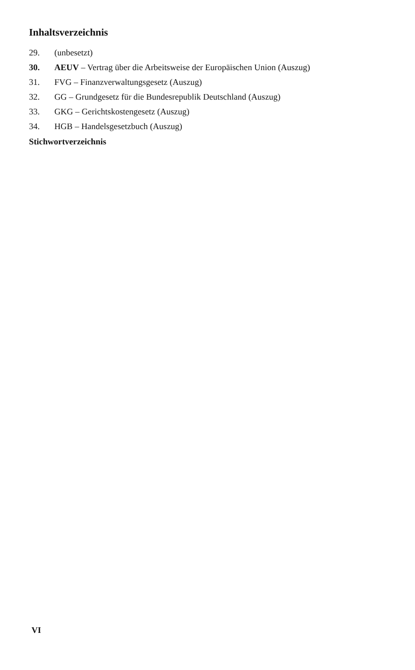Inhaltsverzeichnis
29. (unbesetzt)
30. AEUV – Vertrag über die Arbeitsweise der Europäischen Union (Auszug)
31. FVG – Finanzverwaltungsgesetz (Auszug)
32. GG – Grundgesetz für die Bundesrepublik Deutschland (Auszug)
33. GKG – Gerichtskostengesetz (Auszug)
34. HGB – Handelsgesetzbuch (Auszug)
Stichwortverzeichnis
VI